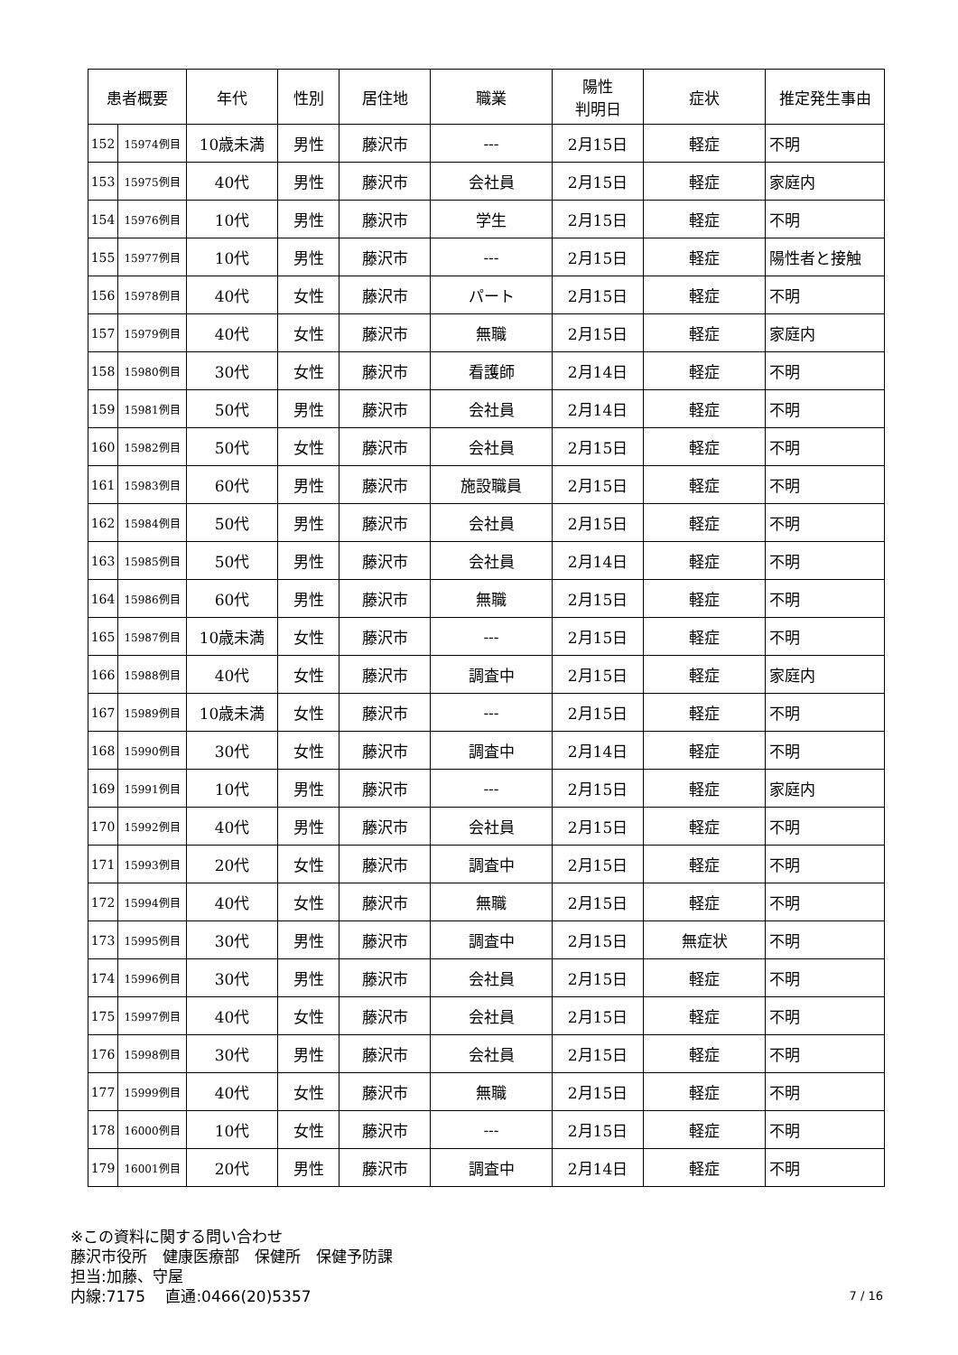| 患者概要 | | 年代 | 性別 | 居住地 | 職業 | 陽性 判明日 | 症状 | 推定発生事由 |
| --- | --- | --- | --- | --- | --- | --- | --- | --- |
| 152 | 15974例目 | 10歳未満 | 男性 | 藤沢市 | --- | 2月15日 | 軽症 | 不明 |
| 153 | 15975例目 | 40代 | 男性 | 藤沢市 | 会社員 | 2月15日 | 軽症 | 家庭内 |
| 154 | 15976例目 | 10代 | 男性 | 藤沢市 | 学生 | 2月15日 | 軽症 | 不明 |
| 155 | 15977例目 | 10代 | 男性 | 藤沢市 | --- | 2月15日 | 軽症 | 陽性者と接触 |
| 156 | 15978例目 | 40代 | 女性 | 藤沢市 | パート | 2月15日 | 軽症 | 不明 |
| 157 | 15979例目 | 40代 | 女性 | 藤沢市 | 無職 | 2月15日 | 軽症 | 家庭内 |
| 158 | 15980例目 | 30代 | 女性 | 藤沢市 | 看護師 | 2月14日 | 軽症 | 不明 |
| 159 | 15981例目 | 50代 | 男性 | 藤沢市 | 会社員 | 2月14日 | 軽症 | 不明 |
| 160 | 15982例目 | 50代 | 女性 | 藤沢市 | 会社員 | 2月15日 | 軽症 | 不明 |
| 161 | 15983例目 | 60代 | 男性 | 藤沢市 | 施設職員 | 2月15日 | 軽症 | 不明 |
| 162 | 15984例目 | 50代 | 男性 | 藤沢市 | 会社員 | 2月15日 | 軽症 | 不明 |
| 163 | 15985例目 | 50代 | 男性 | 藤沢市 | 会社員 | 2月14日 | 軽症 | 不明 |
| 164 | 15986例目 | 60代 | 男性 | 藤沢市 | 無職 | 2月15日 | 軽症 | 不明 |
| 165 | 15987例目 | 10歳未満 | 女性 | 藤沢市 | --- | 2月15日 | 軽症 | 不明 |
| 166 | 15988例目 | 40代 | 女性 | 藤沢市 | 調査中 | 2月15日 | 軽症 | 家庭内 |
| 167 | 15989例目 | 10歳未満 | 女性 | 藤沢市 | --- | 2月15日 | 軽症 | 不明 |
| 168 | 15990例目 | 30代 | 女性 | 藤沢市 | 調査中 | 2月14日 | 軽症 | 不明 |
| 169 | 15991例目 | 10代 | 男性 | 藤沢市 | --- | 2月15日 | 軽症 | 家庭内 |
| 170 | 15992例目 | 40代 | 男性 | 藤沢市 | 会社員 | 2月15日 | 軽症 | 不明 |
| 171 | 15993例目 | 20代 | 女性 | 藤沢市 | 調査中 | 2月15日 | 軽症 | 不明 |
| 172 | 15994例目 | 40代 | 女性 | 藤沢市 | 無職 | 2月15日 | 軽症 | 不明 |
| 173 | 15995例目 | 30代 | 男性 | 藤沢市 | 調査中 | 2月15日 | 無症状 | 不明 |
| 174 | 15996例目 | 30代 | 男性 | 藤沢市 | 会社員 | 2月15日 | 軽症 | 不明 |
| 175 | 15997例目 | 40代 | 女性 | 藤沢市 | 会社員 | 2月15日 | 軽症 | 不明 |
| 176 | 15998例目 | 30代 | 男性 | 藤沢市 | 会社員 | 2月15日 | 軽症 | 不明 |
| 177 | 15999例目 | 40代 | 女性 | 藤沢市 | 無職 | 2月15日 | 軽症 | 不明 |
| 178 | 16000例目 | 10代 | 女性 | 藤沢市 | --- | 2月15日 | 軽症 | 不明 |
| 179 | 16001例目 | 20代 | 男性 | 藤沢市 | 調査中 | 2月14日 | 軽症 | 不明 |
※この資料に関する問い合わせ
藤沢市役所　健康医療部　保健所　保健予防課
担当:加藤、守屋
内線:7175　 直通:0466(20)5357
7 / 16